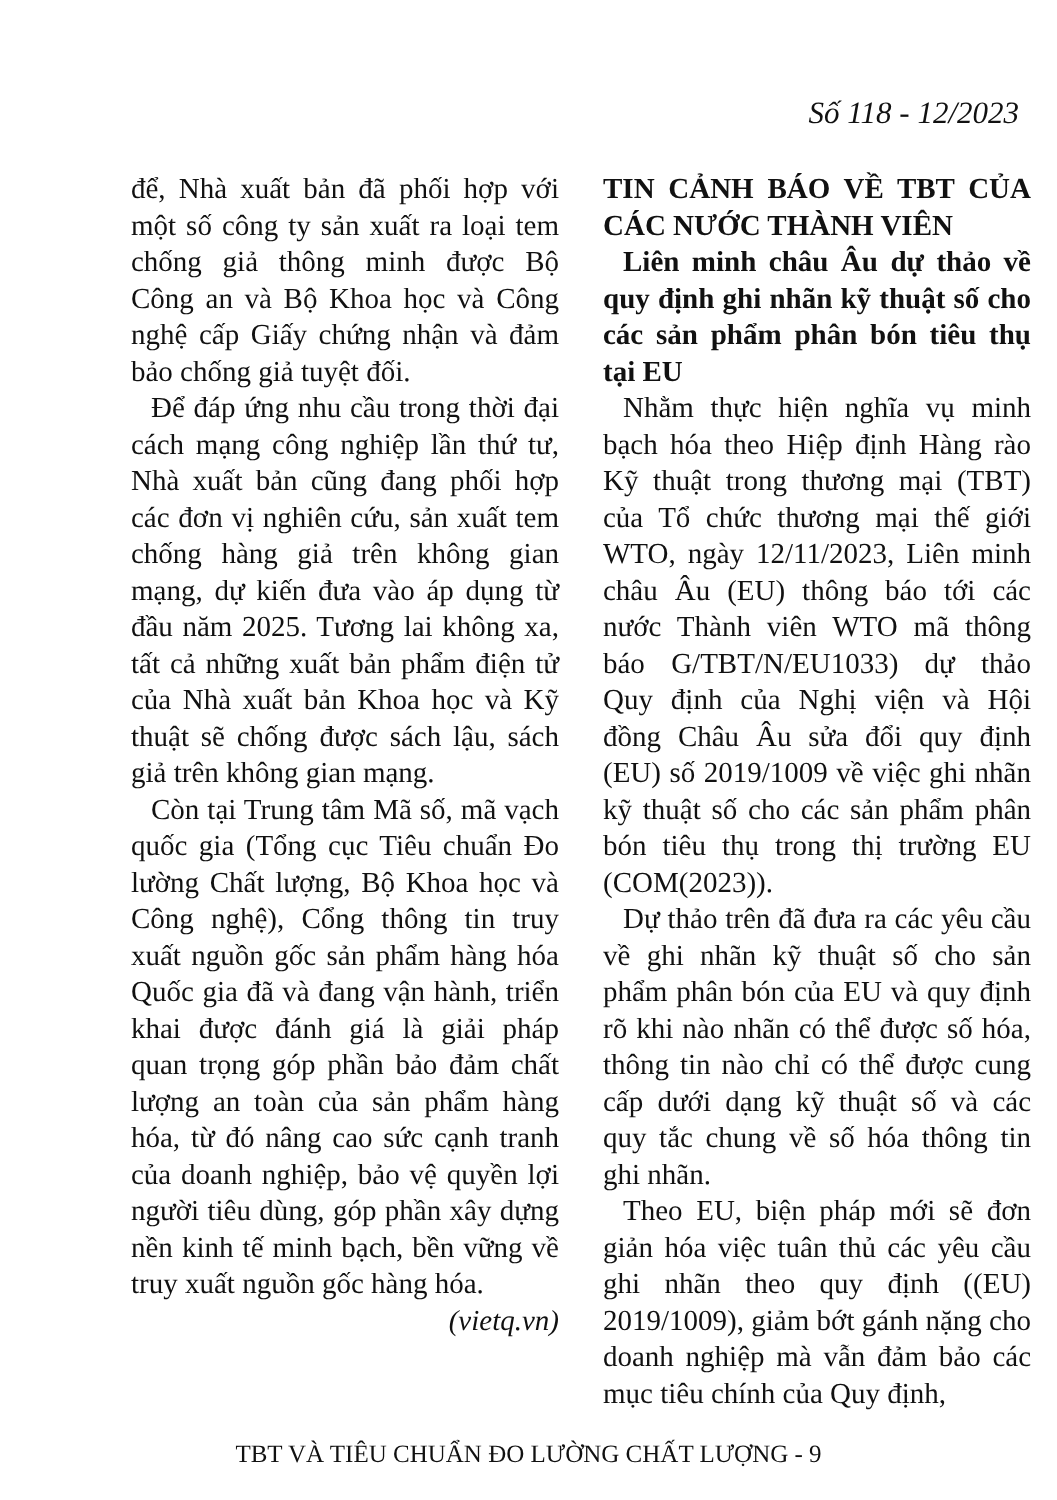Số 118 - 12/2023
để, Nhà xuất bản đã phối hợp với một số công ty sản xuất ra loại tem chống giả thông minh được Bộ Công an và Bộ Khoa học và Công nghệ cấp Giấy chứng nhận và đảm bảo chống giả tuyệt đối.
Để đáp ứng nhu cầu trong thời đại cách mạng công nghiệp lần thứ tư, Nhà xuất bản cũng đang phối hợp các đơn vị nghiên cứu, sản xuất tem chống hàng giả trên không gian mạng, dự kiến đưa vào áp dụng từ đầu năm 2025. Tương lai không xa, tất cả những xuất bản phẩm điện tử của Nhà xuất bản Khoa học và Kỹ thuật sẽ chống được sách lậu, sách giả trên không gian mạng.
Còn tại Trung tâm Mã số, mã vạch quốc gia (Tổng cục Tiêu chuẩn Đo lường Chất lượng, Bộ Khoa học và Công nghệ), Cổng thông tin truy xuất nguồn gốc sản phẩm hàng hóa Quốc gia đã và đang vận hành, triển khai được đánh giá là giải pháp quan trọng góp phần bảo đảm chất lượng an toàn của sản phẩm hàng hóa, từ đó nâng cao sức cạnh tranh của doanh nghiệp, bảo vệ quyền lợi người tiêu dùng, góp phần xây dựng nền kinh tế minh bạch, bền vững về truy xuất nguồn gốc hàng hóa.
(vietq.vn)
TIN CẢNH BÁO VỀ TBT CỦA CÁC NƯỚC THÀNH VIÊN
Liên minh châu Âu dự thảo về quy định ghi nhãn kỹ thuật số cho các sản phẩm phân bón tiêu thụ tại EU
Nhằm thực hiện nghĩa vụ minh bạch hóa theo Hiệp định Hàng rào Kỹ thuật trong thương mại (TBT) của Tổ chức thương mại thế giới WTO, ngày 12/11/2023, Liên minh châu Âu (EU) thông báo tới các nước Thành viên WTO mã thông báo G/TBT/N/EU1033) dự thảo Quy định của Nghị viện và Hội đồng Châu Âu sửa đổi quy định (EU) số 2019/1009 về việc ghi nhãn kỹ thuật số cho các sản phẩm phân bón tiêu thụ trong thị trường EU (COM(2023)).
Dự thảo trên đã đưa ra các yêu cầu về ghi nhãn kỹ thuật số cho sản phẩm phân bón của EU và quy định rõ khi nào nhãn có thể được số hóa, thông tin nào chỉ có thể được cung cấp dưới dạng kỹ thuật số và các quy tắc chung về số hóa thông tin ghi nhãn.
Theo EU, biện pháp mới sẽ đơn giản hóa việc tuân thủ các yêu cầu ghi nhãn theo quy định ((EU) 2019/1009), giảm bớt gánh nặng cho doanh nghiệp mà vẫn đảm bảo các mục tiêu chính của Quy định,
TBT VÀ TIÊU CHUẨN ĐO LƯỜNG CHẤT LƯỢNG - 9